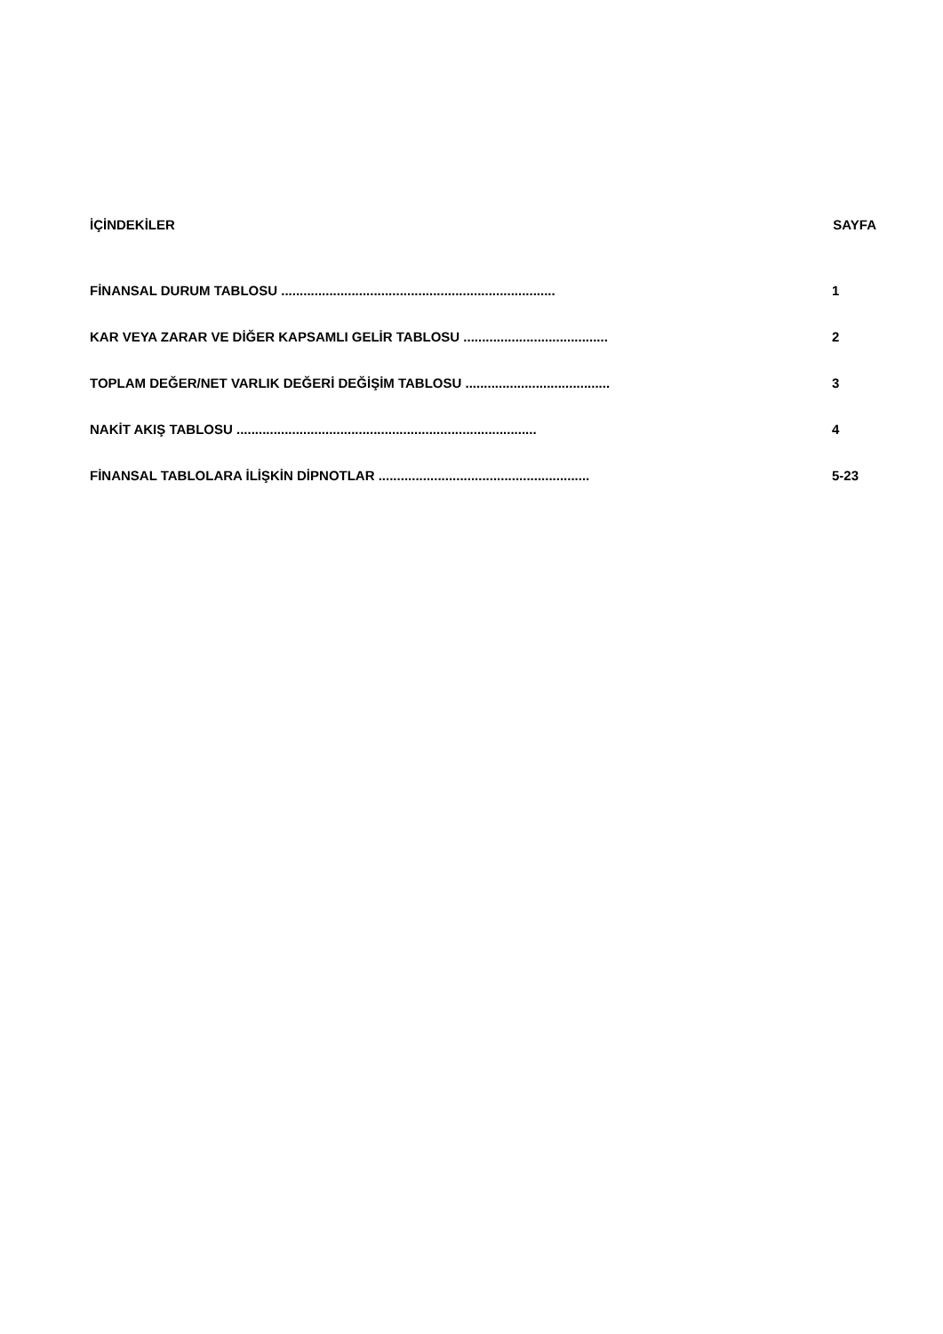İÇİNDEKİLER SAYFA
FİNANSAL DURUM TABLOSU .......................................................................... 1
KAR VEYA ZARAR VE DİĞER KAPSAMLI GELİR TABLOSU ....................................... 2
TOPLAM DEĞER/NET VARLIK DEĞERİ DEĞİŞİM TABLOSU ....................................... 3
NAKİT AKIŞ TABLOSU ................................................................................. 4
FİNANSAL TABLOLARA İLİŞKİN DİPNOTLAR ......................................................... 5-23